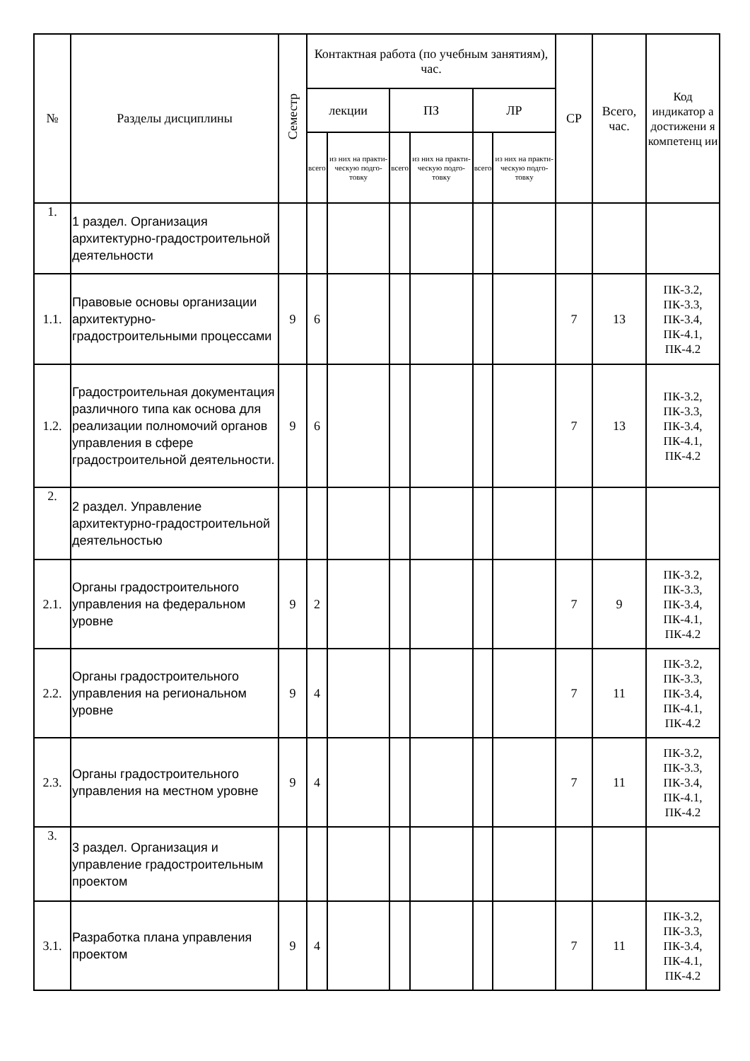| № | Разделы дисциплины | Семестр | Контактная работа (по учебным занятиям), час. | | | | | | СР | Всего, час. | Код индикатор а достижени я компетенц ии |
| --- | --- | --- | --- | --- | --- | --- | --- | --- | --- | --- | --- |
| | | | лекции | | ПЗ | | ЛР | | | | |
| | | | всего | из них на практи-ческую подго-товку | всего | из них на практи-ческую подго-товку | всего | из них на практи-ческую подго-товку | | | |
| 1. | 1 раздел. Организация архитектурно-градостроительной деятельности | | | | | | | | | | |
| 1.1. | Правовые основы организации архитектурно-градостроительными процессами | 9 | 6 | | | | | | 7 | 13 | ПК-3.2, ПК-3.3, ПК-3.4, ПК-4.1, ПК-4.2 |
| 1.2. | Градостроительная документация различного типа как основа для реализации полномочий органов управления в сфере градостроительной деятельности. | 9 | 6 | | | | | | 7 | 13 | ПК-3.2, ПК-3.3, ПК-3.4, ПК-4.1, ПК-4.2 |
| 2. | 2 раздел. Управление архитектурно-градостроительной деятельностью | | | | | | | | | | |
| 2.1. | Органы градостроительного управления на федеральном уровне | 9 | 2 | | | | | | 7 | 9 | ПК-3.2, ПК-3.3, ПК-3.4, ПК-4.1, ПК-4.2 |
| 2.2. | Органы градостроительного управления на региональном уровне | 9 | 4 | | | | | | 7 | 11 | ПК-3.2, ПК-3.3, ПК-3.4, ПК-4.1, ПК-4.2 |
| 2.3. | Органы градостроительного управления на местном уровне | 9 | 4 | | | | | | 7 | 11 | ПК-3.2, ПК-3.3, ПК-3.4, ПК-4.1, ПК-4.2 |
| 3. | 3 раздел. Организация и управление градостроительным проектом | | | | | | | | | | |
| 3.1. | Разработка плана управления проектом | 9 | 4 | | | | | | 7 | 11 | ПК-3.2, ПК-3.3, ПК-3.4, ПК-4.1, ПК-4.2 |